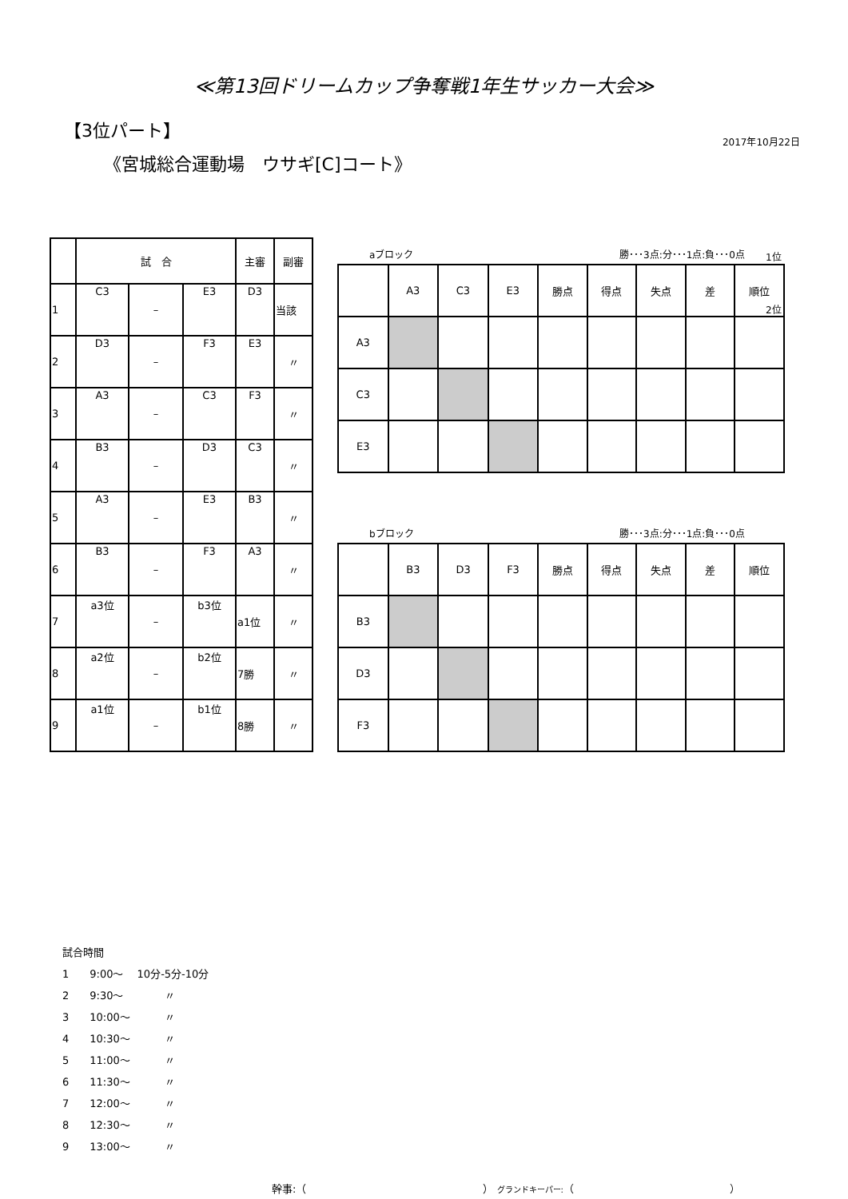≪第13回ドリームカップ争奪戦1年生サッカー大会≫
【3位パート】
2017年10月22日
《宮城総合運動場　ウサギ[C]コート》
1位
2位
| | 試 合 | | | 主審 | 副審 |
| --- | --- | --- | --- | --- | --- |
| 1 | C3 | – | E3 | D3 | 当該 |
| 2 | D3 | – | F3 | E3 | 〃 |
| 3 | A3 | – | C3 | F3 | 〃 |
| 4 | B3 | – | D3 | C3 | 〃 |
| 5 | A3 | – | E3 | B3 | 〃 |
| 6 | B3 | – | F3 | A3 | 〃 |
| 7 | a3位 | – | b3位 | a1位 | 〃 |
| 8 | a2位 | – | b2位 | 7勝 | 〃 |
| 9 | a1位 | – | b1位 | 8勝 | 〃 |
aブロック 勝･･･3点:分･･･1点:負･･･0点
| | A3 | C3 | E3 | 勝点 | 得点 | 失点 | 差 | 順位 |
| A3 | | | | | | | | |
| C3 | | | | | | | | |
| E3 | | | | | | | | |
bブロック 勝･･･3点:分･･･1点:負･･･0点
| | B3 | D3 | F3 | 勝点 | 得点 | 失点 | 差 | 順位 |
| B3 | | | | | | | | |
| D3 | | | | | | | | |
| F3 | | | | | | | | |
試合時間
1　　9:00～　 10分-5分-10分
2　　9:30～　　　　〃
3　　10:00～　　　 〃
4　　10:30～　　　 〃
5　　11:00～　　　 〃
6　　11:30～　　　 〃
7　　12:00～　　　 〃
8　　12:30～　　　 〃
9　　13:00～　　　 〃
幹事:（　　　　　　　　　　　　　　　　　） グランドキーパー:（　　　　　　　　　　　　　　　）